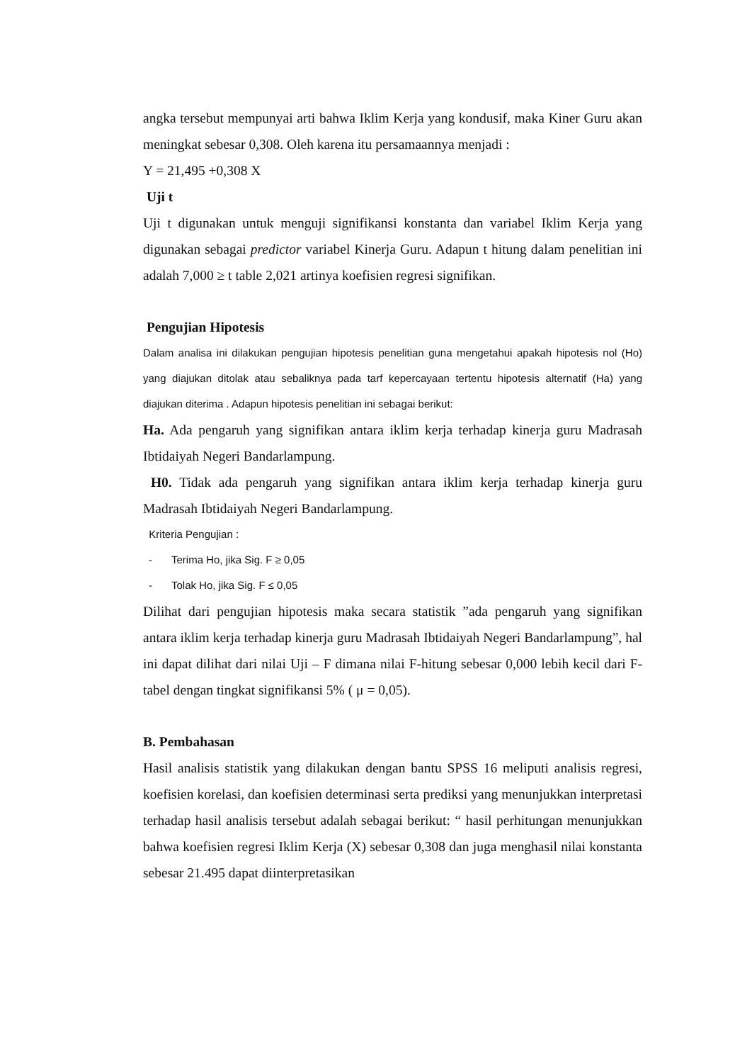angka tersebut mempunyai arti bahwa Iklim Kerja yang kondusif, maka Kiner Guru akan meningkat sebesar 0,308. Oleh karena itu persamaannya menjadi :
Y = 21,495 +0,308 X
Uji t
Uji t digunakan untuk menguji signifikansi konstanta dan variabel Iklim Kerja yang digunakan sebagai predictor variabel Kinerja Guru. Adapun t hitung dalam penelitian ini adalah 7,000 ≥ t table 2,021 artinya koefisien regresi signifikan.
Pengujian Hipotesis
Dalam analisa ini dilakukan pengujian hipotesis penelitian guna mengetahui apakah hipotesis nol (Ho) yang diajukan ditolak atau sebaliknya pada tarf kepercayaan tertentu hipotesis alternatif (Ha) yang diajukan diterima . Adapun hipotesis penelitian ini sebagai berikut:
Ha. Ada pengaruh yang signifikan antara iklim kerja terhadap kinerja guru Madrasah Ibtidaiyah Negeri Bandarlampung.
H0. Tidak ada pengaruh yang signifikan antara iklim kerja terhadap kinerja guru Madrasah Ibtidaiyah Negeri Bandarlampung.
Kriteria Pengujian :
- Terima Ho, jika Sig. F ≥ 0,05
- Tolak Ho, jika Sig. F ≤ 0,05
Dilihat dari pengujian hipotesis maka secara statistik ”ada pengaruh yang signifikan antara iklim kerja terhadap kinerja guru Madrasah Ibtidaiyah Negeri Bandarlampung”, hal ini dapat dilihat dari nilai Uji – F dimana nilai F-hitung sebesar 0,000 lebih kecil dari F-tabel dengan tingkat signifikansi 5% ( μ = 0,05).
B. Pembahasan
Hasil analisis statistik yang dilakukan dengan bantu SPSS 16 meliputi analisis regresi, koefisien korelasi, dan koefisien determinasi serta prediksi yang menunjukkan interpretasi terhadap hasil analisis tersebut adalah sebagai berikut: “ hasil perhitungan menunjukkan bahwa koefisien regresi Iklim Kerja (X) sebesar 0,308 dan juga menghasil nilai konstanta sebesar 21.495 dapat diinterpretasikan